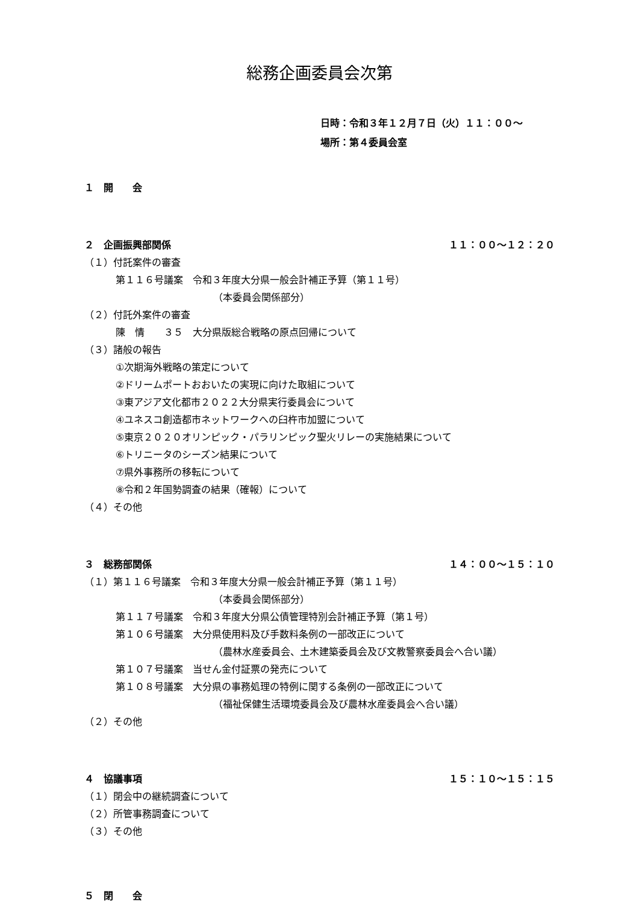総務企画委員会次第
日時：令和３年１２月７日（火）１１：００～
場所：第４委員会室
１　開　　会
２　企画振興部関係 １１：００～１２：２０
（１）付託案件の審査
第１１６号議案　令和３年度大分県一般会計補正予算（第１１号）
（本委員会関係部分）
（２）付託外案件の審査
陳　情　　３５　大分県版総合戦略の原点回帰について
（３）諸般の報告
①次期海外戦略の策定について
②ドリームポートおおいたの実現に向けた取組について
③東アジア文化都市２０２２大分県実行委員会について
④ユネスコ創造都市ネットワークへの臼杵市加盟について
⑤東京２０２０オリンピック・パラリンピック聖火リレーの実施結果について
⑥トリニータのシーズン結果について
⑦県外事務所の移転について
⑧令和２年国勢調査の結果（確報）について
（４）その他
３　総務部関係 １４：００～１５：１０
（１）第１１６号議案　令和３年度大分県一般会計補正予算（第１１号）
（本委員会関係部分）
第１１７号議案　令和３年度大分県公債管理特別会計補正予算（第１号）
第１０６号議案　大分県使用料及び手数料条例の一部改正について
（農林水産委員会、土木建築委員会及び文教警察委員会へ合い議）
第１０７号議案　当せん金付証票の発売について
第１０８号議案　大分県の事務処理の特例に関する条例の一部改正について
（福祉保健生活環境委員会及び農林水産委員会へ合い議）
（２）その他
４　協議事項 １５：１０～１５：１５
（１）閉会中の継続調査について
（２）所管事務調査について
（３）その他
５　閉　　会